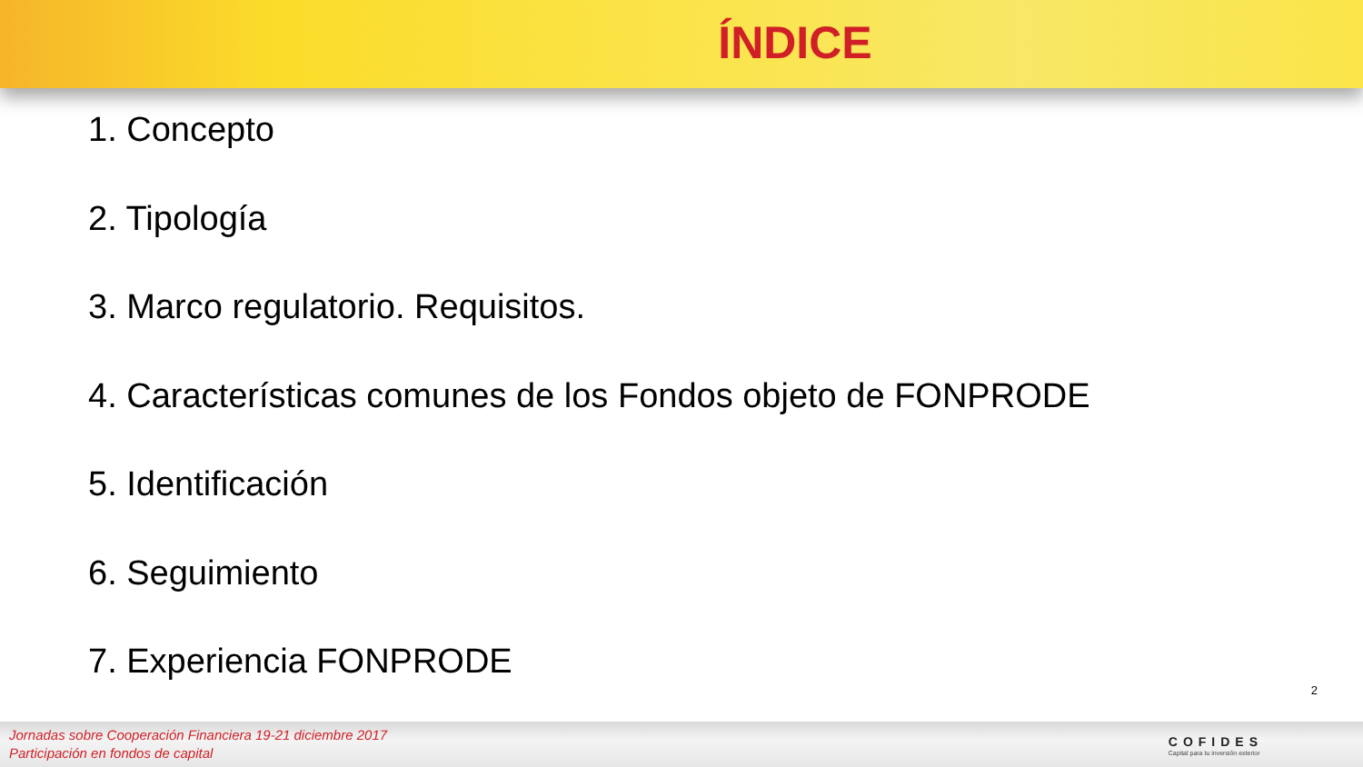ÍNDICE
1. Concepto
2. Tipología
3. Marco regulatorio. Requisitos.
4. Características comunes de los Fondos objeto de FONPRODE
5. Identificación
6. Seguimiento
7. Experiencia FONPRODE
2
Jornadas sobre Cooperación Financiera 19-21 diciembre 2017
Participación en fondos de capital
COFIDES
Capital para tu inversión exterior